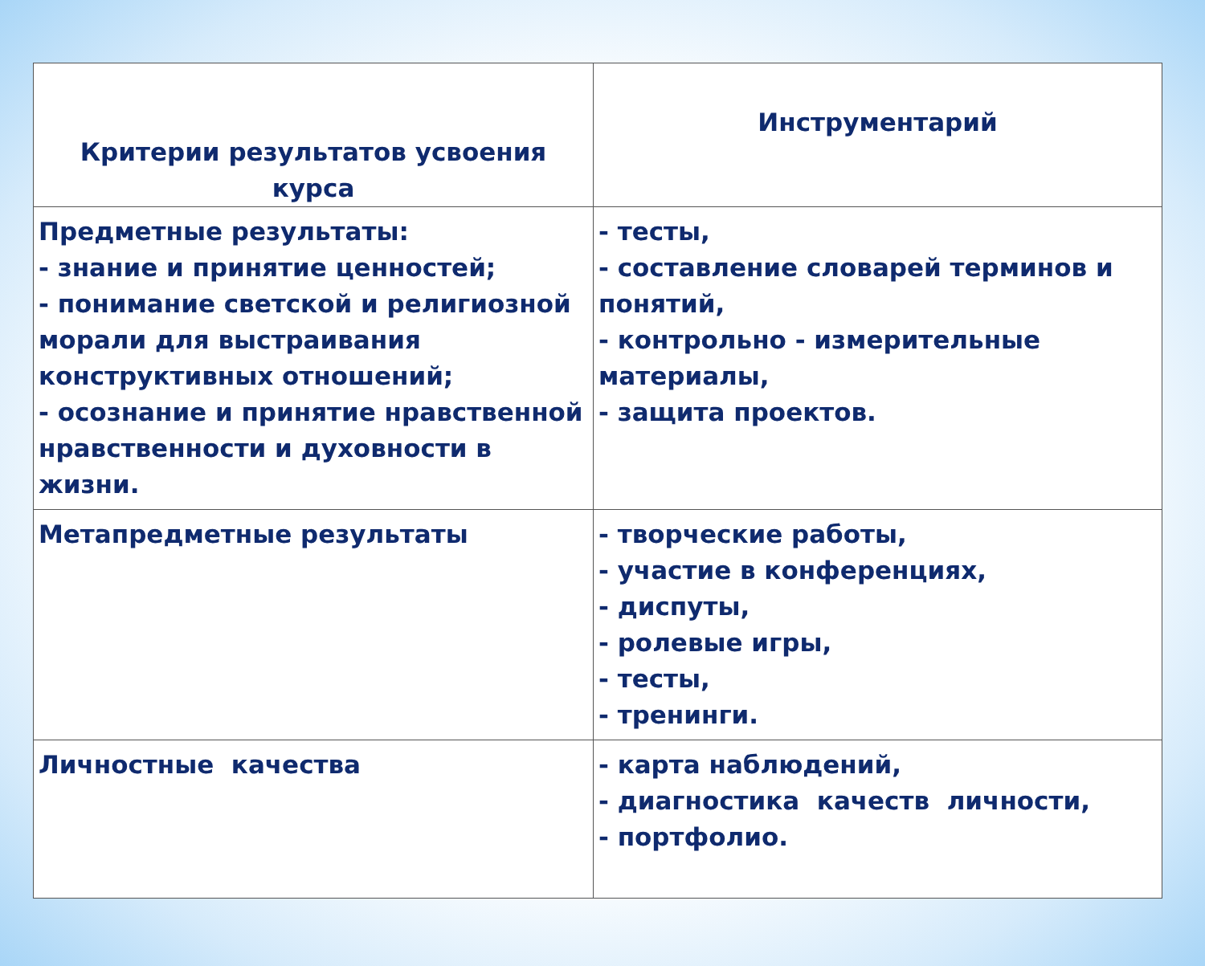| Критерии результатов усвоения курса | Инструментарий |
| --- | --- |
| Предметные результаты: - знание и принятие ценностей; - понимание светской и религиозной морали для выстраивания конструктивных отношений; - осознание и принятие нравственной нравственности и духовности в жизни. | - тесты, - составление словарей терминов и понятий, - контрольно - измерительные материалы, - защита проектов. |
| Метапредметные результаты | - творческие работы, - участие в конференциях, - диспуты, - ролевые игры, - тесты, - тренинги. |
| Личностные качества | - карта наблюдений, - диагностика качеств личности, - портфолио. |